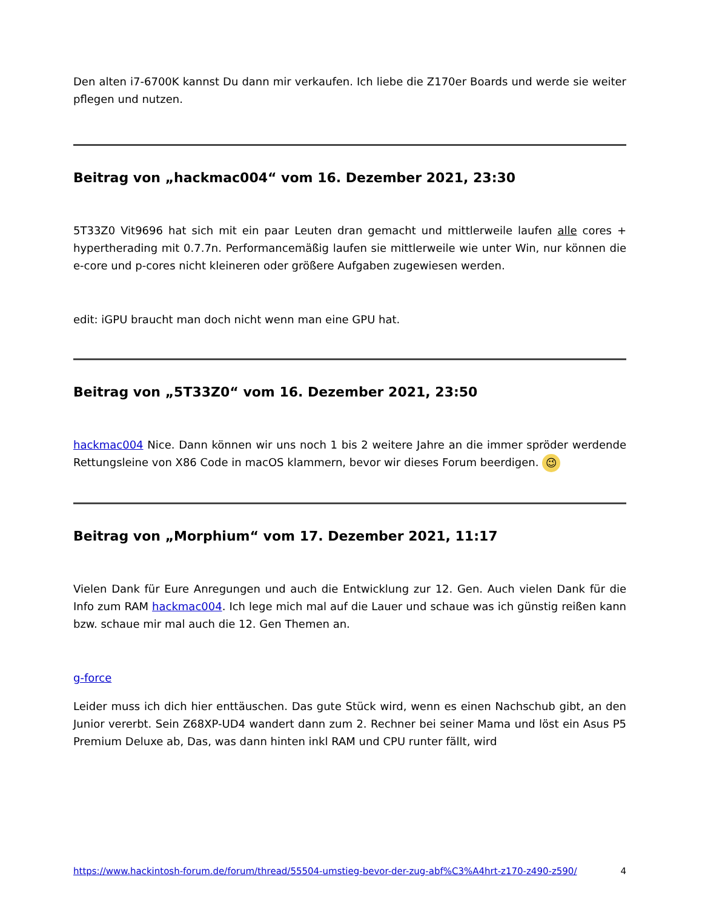Den alten i7-6700K kannst Du dann mir verkaufen. Ich liebe die Z170er Boards und werde sie weiter pflegen und nutzen.
Beitrag von „hackmac004“ vom 16. Dezember 2021, 23:30
5T33Z0 Vit9696 hat sich mit ein paar Leuten dran gemacht und mittlerweile laufen alle cores + hypertherading mit 0.7.7n. Performancemäßig laufen sie mittlerweile wie unter Win, nur können die e-core und p-cores nicht kleineren oder größere Aufgaben zugewiesen werden.
edit: iGPU braucht man doch nicht wenn man eine GPU hat.
Beitrag von „5T33Z0“ vom 16. Dezember 2021, 23:50
hackmac004 Nice. Dann können wir uns noch 1 bis 2 weitere Jahre an die immer spröder werdende Rettungsleine von X86 Code in macOS klammern, bevor wir dieses Forum beerdigen. 😉
Beitrag von „Morphium“ vom 17. Dezember 2021, 11:17
Vielen Dank für Eure Anregungen und auch die Entwicklung zur 12. Gen. Auch vielen Dank für die Info zum RAM hackmac004. Ich lege mich mal auf die Lauer und schaue was ich günstig reißen kann bzw. schaue mir mal auch die 12. Gen Themen an.
g-force
Leider muss ich dich hier enttäuschen. Das gute Stück wird, wenn es einen Nachschub gibt, an den Junior vererbt. Sein Z68XP-UD4 wandert dann zum 2. Rechner bei seiner Mama und löst ein Asus P5 Premium Deluxe ab, Das, was dann hinten inkl RAM und CPU runter fällt, wird
https://www.hackintosh-forum.de/forum/thread/55504-umstieg-bevor-der-zug-abf%C3%A4hrt-z170-z490-z590/ 4